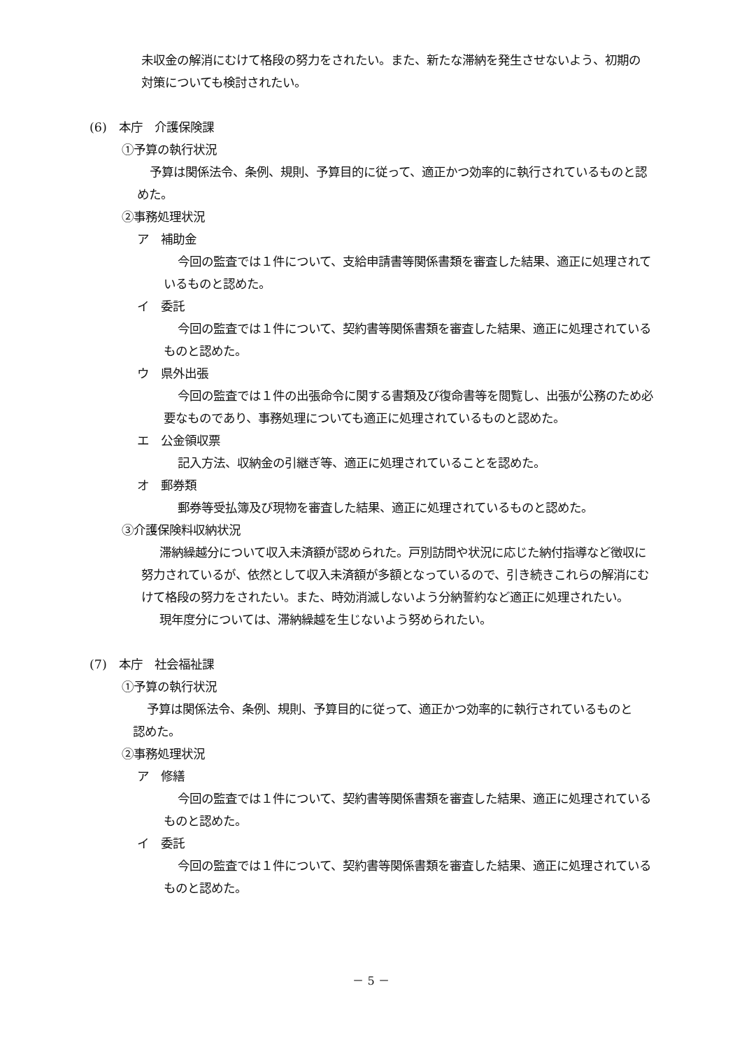未収金の解消にむけて格段の努力をされたい。また、新たな滞納を発生させないよう、初期の対策についても検討されたい。
(6)　本庁　介護保険課
①予算の執行状況
予算は関係法令、条例、規則、予算目的に従って、適正かつ効率的に執行されているものと認めた。
②事務処理状況
ア　補助金
今回の監査では１件について、支給申請書等関係書類を審査した結果、適正に処理されているものと認めた。
イ　委託
今回の監査では１件について、契約書等関係書類を審査した結果、適正に処理されているものと認めた。
ウ　県外出張
今回の監査では１件の出張命令に関する書類及び復命書等を閲覧し、出張が公務のため必要なものであり、事務処理についても適正に処理されているものと認めた。
エ　公金領収票
記入方法、収納金の引継ぎ等、適正に処理されていることを認めた。
オ　郵券類
郵券等受払簿及び現物を審査した結果、適正に処理されているものと認めた。
③介護保険料収納状況
滞納繰越分について収入未済額が認められた。戸別訪問や状況に応じた納付指導など徴収に努力されているが、依然として収入未済額が多額となっているので、引き続きこれらの解消にむけて格段の努力をされたい。また、時効消滅しないよう分納誓約など適正に処理されたい。
現年度分については、滞納繰越を生じないよう努められたい。
(7)　本庁　社会福祉課
①予算の執行状況
予算は関係法令、条例、規則、予算目的に従って、適正かつ効率的に執行されているものと認めた。
②事務処理状況
ア　修繕
今回の監査では１件について、契約書等関係書類を審査した結果、適正に処理されているものと認めた。
イ　委託
今回の監査では１件について、契約書等関係書類を審査した結果、適正に処理されているものと認めた。
－ 5 －